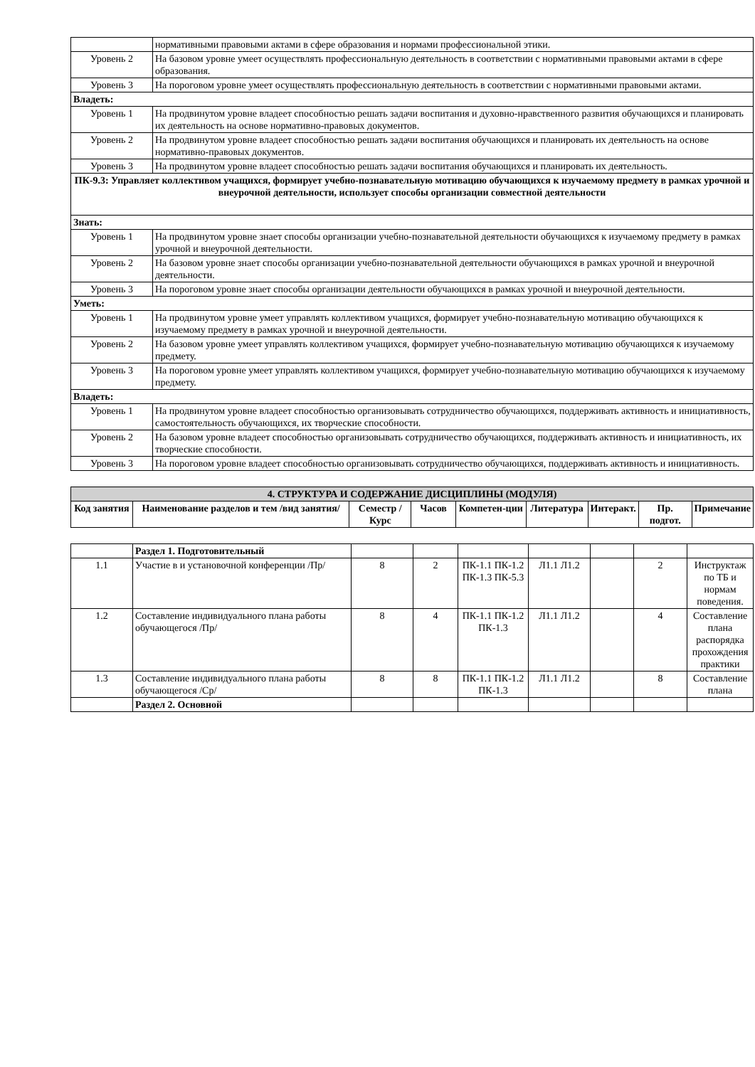| | нормативными правовыми актами в сфере образования и нормами профессиональной этики. |
| Уровень 2 | На базовом уровне умеет осуществлять профессиональную деятельность в соответствии с нормативными правовыми актами в сфере образования. |
| Уровень 3 | На пороговом уровне умеет осуществлять профессиональную деятельность в соответствии с нормативными правовыми актами. |
| Владеть: | |
| Уровень 1 | На продвинутом уровне владеет способностью решать задачи воспитания и духовно-нравственного развития обучающихся и планировать их деятельность на основе нормативно-правовых документов. |
| Уровень 2 | На продвинутом уровне владеет способностью решать задачи воспитания обучающихся и планировать их деятельность на основе нормативно-правовых документов. |
| Уровень 3 | На продвинутом уровне владеет способностью решать задачи воспитания обучающихся и планировать их деятельность. |
| ПК-9.3: Управляет коллективом учащихся, формирует учебно-познавательную мотивацию обучающихся к изучаемому предмету в рамках урочной и внеурочной деятельности, использует способы организации совместной деятельности | |
| Знать: | |
| Уровень 1 | На продвинутом уровне знает способы организации учебно-познавательной деятельности обучающихся к изучаемому предмету в рамках урочной и внеурочной деятельности. |
| Уровень 2 | На базовом уровне знает способы организации учебно-познавательной деятельности обучающихся в рамках урочной и внеурочной деятельности. |
| Уровень 3 | На пороговом уровне знает способы организации деятельности обучающихся в рамках урочной и внеурочной деятельности. |
| Уметь: | |
| Уровень 1 | На продвинутом уровне умеет управлять коллективом учащихся, формирует учебно-познавательную мотивацию обучающихся к изучаемому предмету в рамках урочной и внеурочной деятельности. |
| Уровень 2 | На базовом уровне умеет управлять коллективом учащихся, формирует учебно-познавательную мотивацию обучающихся к изучаемому предмету. |
| Уровень 3 | На пороговом уровне умеет управлять коллективом учащихся, формирует учебно-познавательную мотивацию обучающихся к изучаемому предмету. |
| Владеть: | |
| Уровень 1 | На продвинутом уровне владеет способностью организовывать сотрудничество обучающихся, поддерживать активность и инициативность, самостоятельность обучающихся, их творческие способности. |
| Уровень 2 | На базовом уровне владеет способностью организовывать сотрудничество обучающихся, поддерживать активность и инициативность, их творческие способности. |
| Уровень 3 | На пороговом уровне владеет способностью организовывать сотрудничество обучающихся, поддерживать активность и инициативность. |
| 4. СТРУКТУРА И СОДЕРЖАНИЕ ДИСЦИПЛИНЫ (МОДУЛЯ) | | | | | | | | |
| Код занятия | Наименование разделов и тем /вид занятия/ | Семестр / Курс | Часов | Компетен-ции | Литература | Интеракт. | Пр. подгот. | Примечание |
| | Раздел 1. Подготовительный | | | | | | | |
| 1.1 | Участие в и установочной конференции /Пр/ | 8 | 2 | ПК-1.1 ПК-1.2 ПК-1.3 ПК-5.3 | Л1.1 Л1.2 | | 2 | Инструктаж по ТБ и нормам поведения. |
| 1.2 | Составление индивидуального плана работы обучающегося /Пр/ | 8 | 4 | ПК-1.1 ПК-1.2 ПК-1.3 | Л1.1 Л1.2 | | 4 | Составление плана распорядка прохождения практики |
| 1.3 | Составление индивидуального плана работы обучающегося /Ср/ | 8 | 8 | ПК-1.1 ПК-1.2 ПК-1.3 | Л1.1 Л1.2 | | 8 | Составление плана |
| | Раздел 2. Основной | | | | | | | |